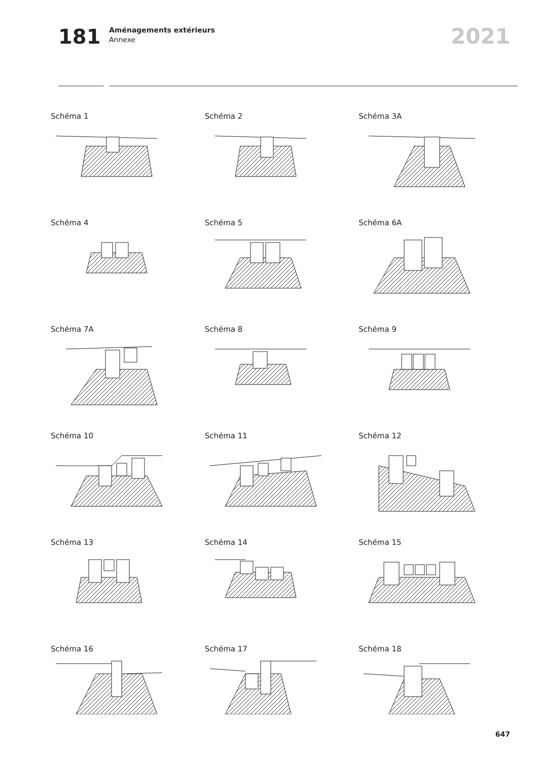181
Aménagements extérieurs
Annexe
2021
Schéma 1
Schéma 2
Schéma 3A
Schéma 4
Schéma 5
Schéma 6A
Schéma 7A
Schéma 8
Schéma 9
Schéma 10
Schéma 11
Schéma 12
Schéma 13
Schéma 14
Schéma 15
Schéma 16
Schéma 17
Schéma 18
647